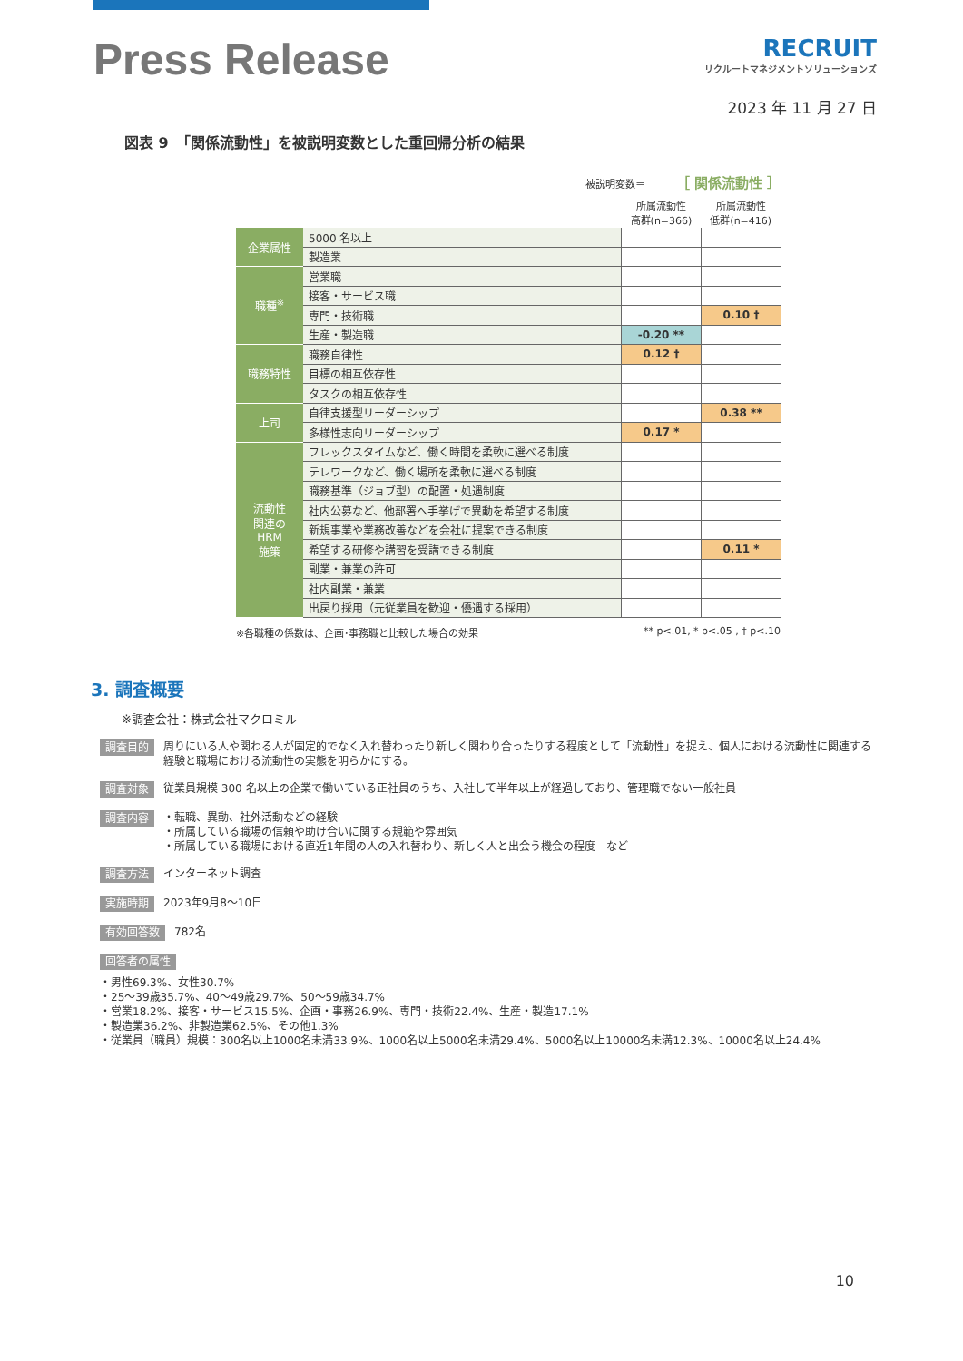Press Release
RECRUIT
リクルートマネジメントソリューションズ
2023 年 11 月 27 日
図表 9　「関係流動性」を被説明変数とした重回帰分析の結果
被説明変数＝ ［ 関係流動性 ］
| | | 所属流動性 高群(n=366) | 所属流動性 低群(n=416) |
| --- | --- | --- | --- |
| 企業属性 | 5000 名以上 | | |
| | 製造業 | | |
| 職種<sup>※</sup> | 営業職 | | |
| | 接客・サービス職 | | |
| | 専門・技術職 | | 0.10 † |
| | 生産・製造職 | -0.20 ** | |
| 職務特性 | 職務自律性 | 0.12 † | |
| | 目標の相互依存性 | | |
| | タスクの相互依存性 | | |
| 上司 | 自律支援型リーダーシップ | | 0.38 ** |
| | 多様性志向リーダーシップ | 0.17 * | |
| 流動性 関連の HRM 施策 | フレックスタイムなど、働く時間を柔軟に選べる制度 | | |
| | テレワークなど、働く場所を柔軟に選べる制度 | | |
| | 職務基準（ジョブ型）の配置・処遇制度 | | |
| | 社内公募など、他部署へ手挙げで異動を希望する制度 | | |
| | 新規事業や業務改善などを会社に提案できる制度 | | |
| | 希望する研修や講習を受講できる制度 | | 0.11 * |
| | 副業・兼業の許可 | | |
| | 社内副業・兼業 | | |
| | 出戻り採用（元従業員を歓迎・優遇する採用） | | |
※各職種の係数は、企画･事務職と比較した場合の効果 ** p<.01, * p<.05 , † p<.10
3. 調査概要
※調査会社：株式会社マクロミル
調査目的 周りにいる人や関わる人が固定的でなく入れ替わったり新しく関わり合ったりする程度として「流動性」を捉え、個人における流動性に関連する経験と職場における流動性の実態を明らかにする。
調査対象 従業員規模 300 名以上の企業で働いている正社員のうち、入社して半年以上が経過しており、管理職でない一般社員
調査内容 ・転職、異動、社外活動などの経験
・所属している職場の信頼や助け合いに関する規範や雰囲気
・所属している職場における直近1年間の人の入れ替わり、新しく人と出会う機会の程度　など
調査方法 インターネット調査
実施時期 2023年9月8～10日
有効回答数 782名
回答者の属性
・男性69.3%、女性30.7%
・25～39歳35.7%、40～49歳29.7%、50～59歳34.7%
・営業18.2%、接客・サービス15.5%、企画・事務26.9%、専門・技術22.4%、生産・製造17.1%
・製造業36.2%、非製造業62.5%、その他1.3%
・従業員（職員）規模：300名以上1000名未満33.9%、1000名以上5000名未満29.4%、5000名以上10000名未満12.3%、10000名以上24.4%
10